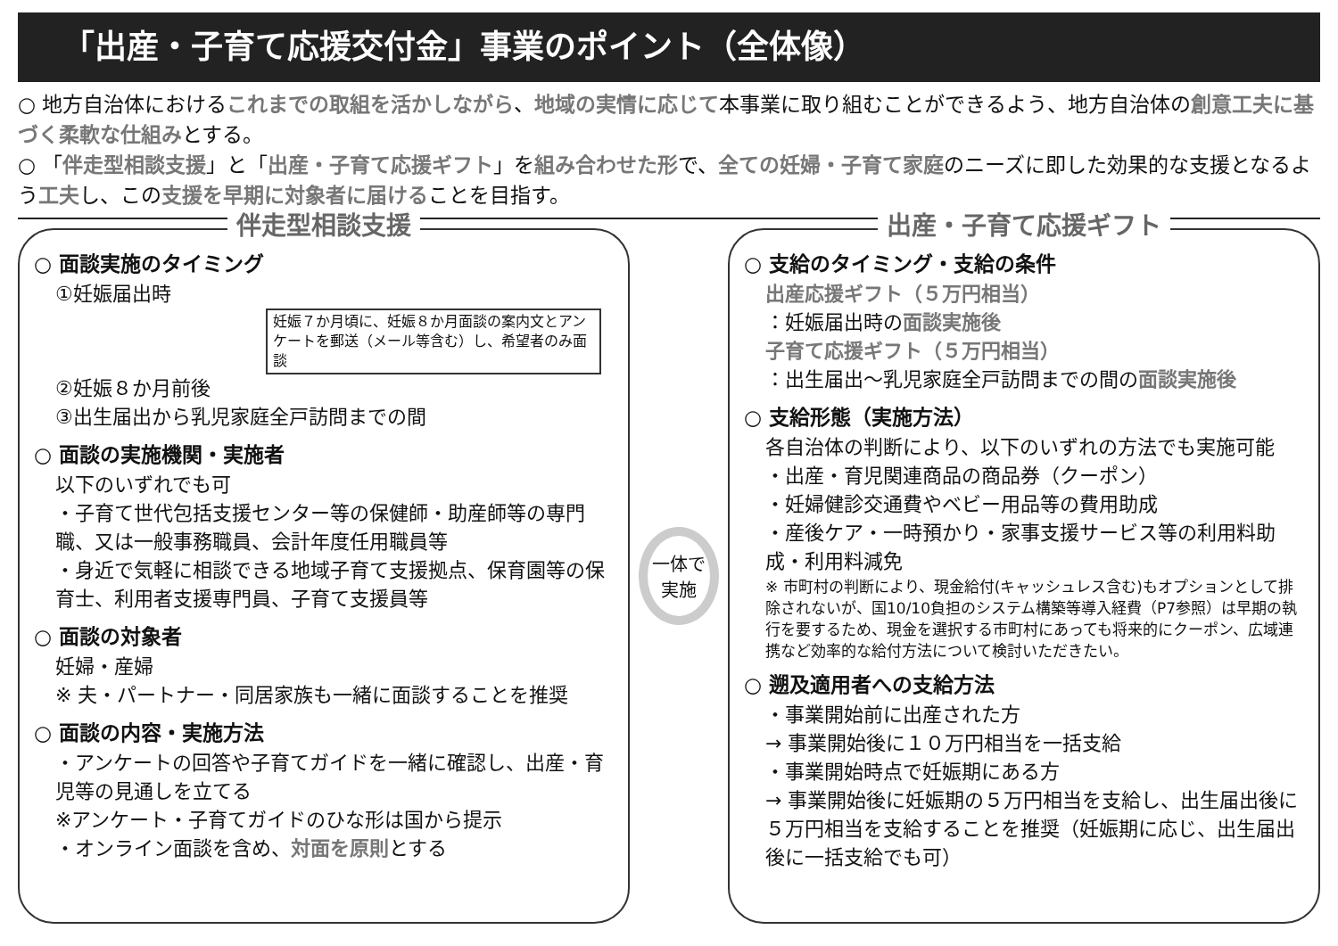「出産・子育て応援交付金」事業のポイント（全体像）
○ 地方自治体におけるこれまでの取組を活かしながら、地域の実情に応じて本事業に取り組むことができるよう、地方自治体の創意工夫に基づく柔軟な仕組みとする。
○ 「伴走型相談支援」と「出産・子育て応援ギフト」を組み合わせた形で、全ての妊婦・子育て家庭のニーズに即した効果的な支援となるよう工夫し、この支援を早期に対象者に届けることを目指す。
伴走型相談支援
○ 面談実施のタイミング
①妊娠届出時
妊娠７か月頃に、妊娠８か月面談の案内文とアンケートを郵送（メール等含む）し、希望者のみ面談
②妊娠８か月前後
③出生届出から乳児家庭全戸訪問までの間
○ 面談の実施機関・実施者
以下のいずれでも可
・子育て世代包括支援センター等の保健師・助産師等の専門職、又は一般事務職員、会計年度任用職員等
・身近で気軽に相談できる地域子育て支援拠点、保育園等の保育士、利用者支援専門員、子育て支援員等
○ 面談の対象者
妊婦・産婦
※ 夫・パートナー・同居家族も一緒に面談することを推奨
○ 面談の内容・実施方法
・アンケートの回答や子育てガイドを一緒に確認し、出産・育児等の見通しを立てる
※アンケート・子育てガイドのひな形は国から提示
・オンライン面談を含め、対面を原則とする
一体で
実施
出産・子育て応援ギフト
○ 支給のタイミング・支給の条件
出産応援ギフト（５万円相当）
：妊娠届出時の面談実施後
子育て応援ギフト（５万円相当）
：出生届出～乳児家庭全戸訪問までの間の面談実施後
○ 支給形態（実施方法）
各自治体の判断により、以下のいずれの方法でも実施可能
・出産・育児関連商品の商品券（クーポン）
・妊婦健診交通費やベビー用品等の費用助成
・産後ケア・一時預かり・家事支援サービス等の利用料助成・利用料減免
※ 市町村の判断により、現金給付(キャッシュレス含む)もオプションとして排除されないが、国10/10負担のシステム構築等導入経費（P7参照）は早期の執行を要するため、現金を選択する市町村にあっても将来的にクーポン、広域連携など効率的な給付方法について検討いただきたい。
○ 遡及適用者への支給方法
・事業開始前に出産された方
→ 事業開始後に１０万円相当を一括支給
・事業開始時点で妊娠期にある方
→ 事業開始後に妊娠期の５万円相当を支給し、出生届出後に５万円相当を支給することを推奨（妊娠期に応じ、出生届出後に一括支給でも可）